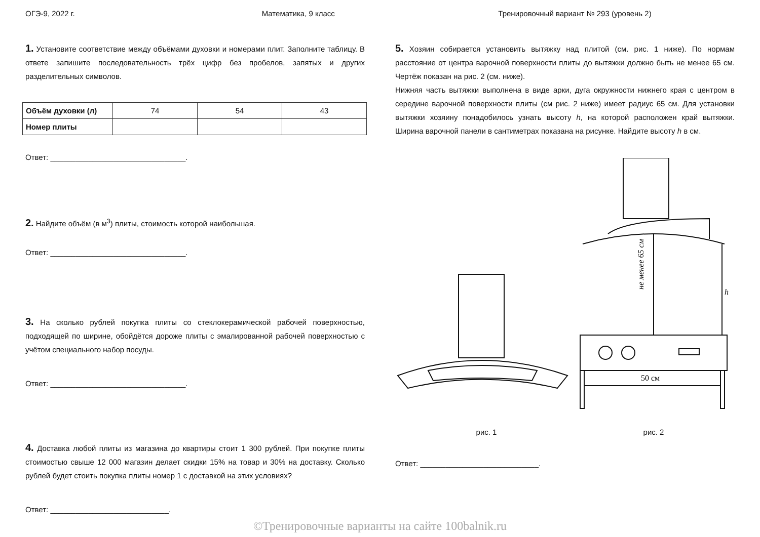ОГЭ-9, 2022 г. Математика, 9 класс Тренировочный вариант № 293 (уровень 2)
1. Установите соответствие между объёмами духовки и номерами плит. Заполните таблицу. В ответе запишите последовательность трёх цифр без пробелов, запятых и других разделительных символов.
| Объём духовки (л) | 74 | 54 | 43 |
| Номер плиты | | | |
Ответ: ________________________________.
2. Найдите объём (в м<sup>3</sup>) плиты, стоимость которой наибольшая.
Ответ: ________________________________.
3. На сколько рублей покупка плиты со стеклокерамической рабочей поверхностью, подходящей по ширине, обойдётся дороже плиты с эмалированной рабочей поверхностью с учётом специального набор посуды.
Ответ: ________________________________.
4. Доставка любой плиты из магазина до квартиры стоит 1 300 рублей. При покупке плиты стоимостью свыше 12 000 магазин делает скидки 15% на товар и 30% на доставку. Сколько рублей будет стоить покупка плиты номер 1 с доставкой на этих условиях?
Ответ: ____________________________.
5. Хозяин собирается установить вытяжку над плитой (см. рис. 1 ниже). По нормам расстояние от центра варочной поверхности плиты до вытяжки должно быть не менее 65 см. Чертёж показан на рис. 2 (см. ниже).
Нижняя часть вытяжки выполнена в виде арки, дуга окружности нижнего края с центром в середине варочной поверхности плиты (см рис. 2 ниже) имеет радиус 65 см. Для установки вытяжки хозяину понадобилось узнать высоту h, на которой расположен край вытяжки. Ширина варочной панели в сантиметрах показана на рисунке. Найдите высоту h в см.
рис. 1
не менее 65 см
h
50 см
рис. 2
Ответ: ____________________________.
©Тренировочные варианты на сайте 100balnik.ru